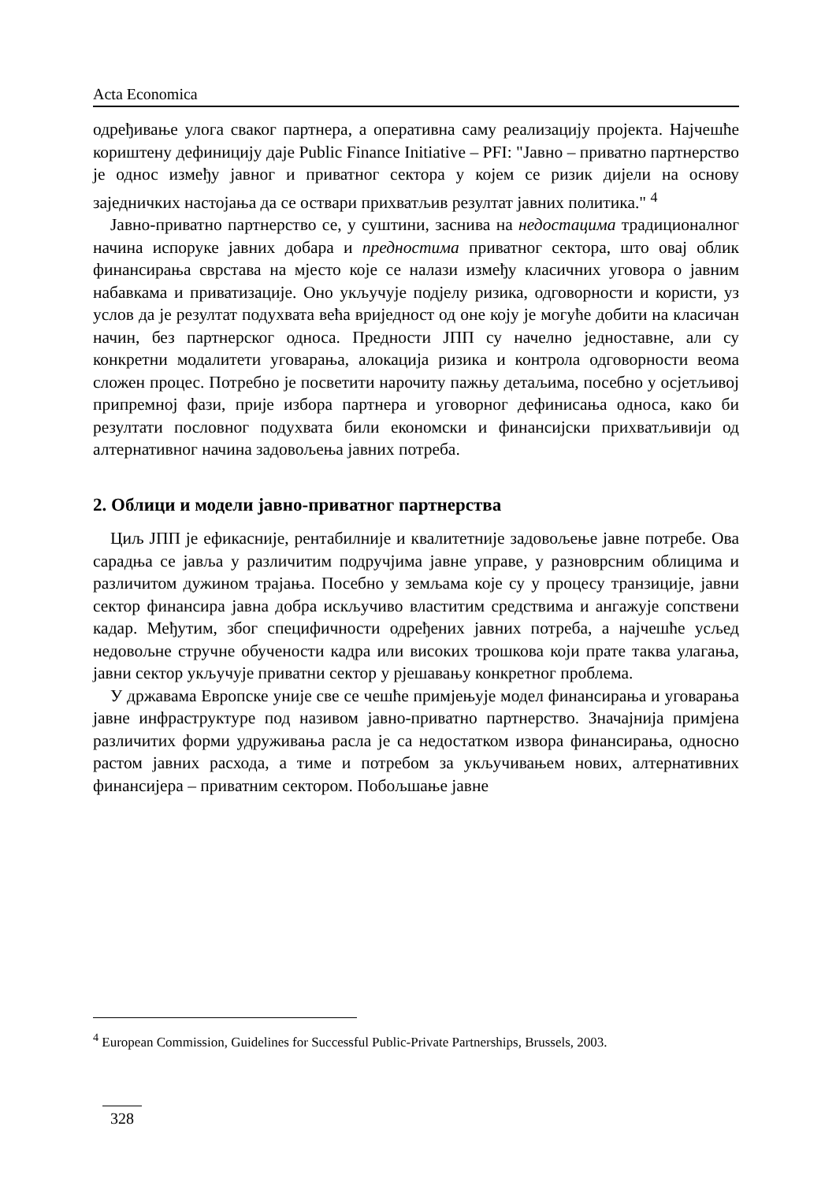Acta Economica
одређивање улога сваког партнера, а оперативна саму реализацију пројекта. Најчешће кориштену дефиницију даје Public Finance Initiative – PFI: "Јавно – приватно партнерство је однос између јавног и приватног сектора у којем се ризик дијели на основу заједничких настојања да се оствари прихватљив резултат јавних политика." <sup>4</sup>
Јавно-приватно партнерство се, у суштини, заснива на недостацима традиционалног начина испоруке јавних добара и предностима приватног сектора, што овај облик финансирања сврстава на мјесто које се налази између класичних уговора о јавним набавкама и приватизације. Оно укључује подјелу ризика, одговорности и користи, уз услов да је резултат подухвата већа вриједност од оне коју је могуће добити на класичан начин, без партнерског односа. Предности ЈПП су начелно једноставне, али су конкретни модалитети уговарања, алокација ризика и контрола одговорности веома сложен процес. Потребно је посветити нарочиту пажњу детаљима, посебно у осјетљивој припремној фази, прије избора партнера и уговорног дефинисања односа, како би резултати пословног подухвата били економски и финансијски прихватљивији од алтернативног начина задовољења јавних потреба.
2. Облици и модели јавно-приватног партнерства
Циљ ЈПП је ефикасније, рентабилније и квалитетније задовољење јавне потребе. Ова сарадња се јавља у различитим подручјима јавне управе, у разноврсним облицима и различитом дужином трајања. Посебно у земљама које су у процесу транзиције, јавни сектор финансира јавна добра искључиво властитим средствима и ангажује сопствени кадар. Међутим, због специфичности одређених јавних потреба, а најчешће усљед недовољне стручне обучености кадра или високих трошкова који прате таква улагања, јавни сектор укључује приватни сектор у рјешавању конкретног проблема.
У државама Европске уније све се чешће примјењује модел финансирања и уговарања јавне инфраструктуре под називом јавно-приватно партнерство. Значајнија примјена различитих форми удруживања расла је са недостатком извора финансирања, односно растом јавних расхода, а тиме и потребом за укључивањем нових, алтернативних финансијера – приватним сектором. Побољшање јавне
<sup>4</sup> European Commission, Guidelines for Successful Public-Private Partnerships, Brussels, 2003.
328